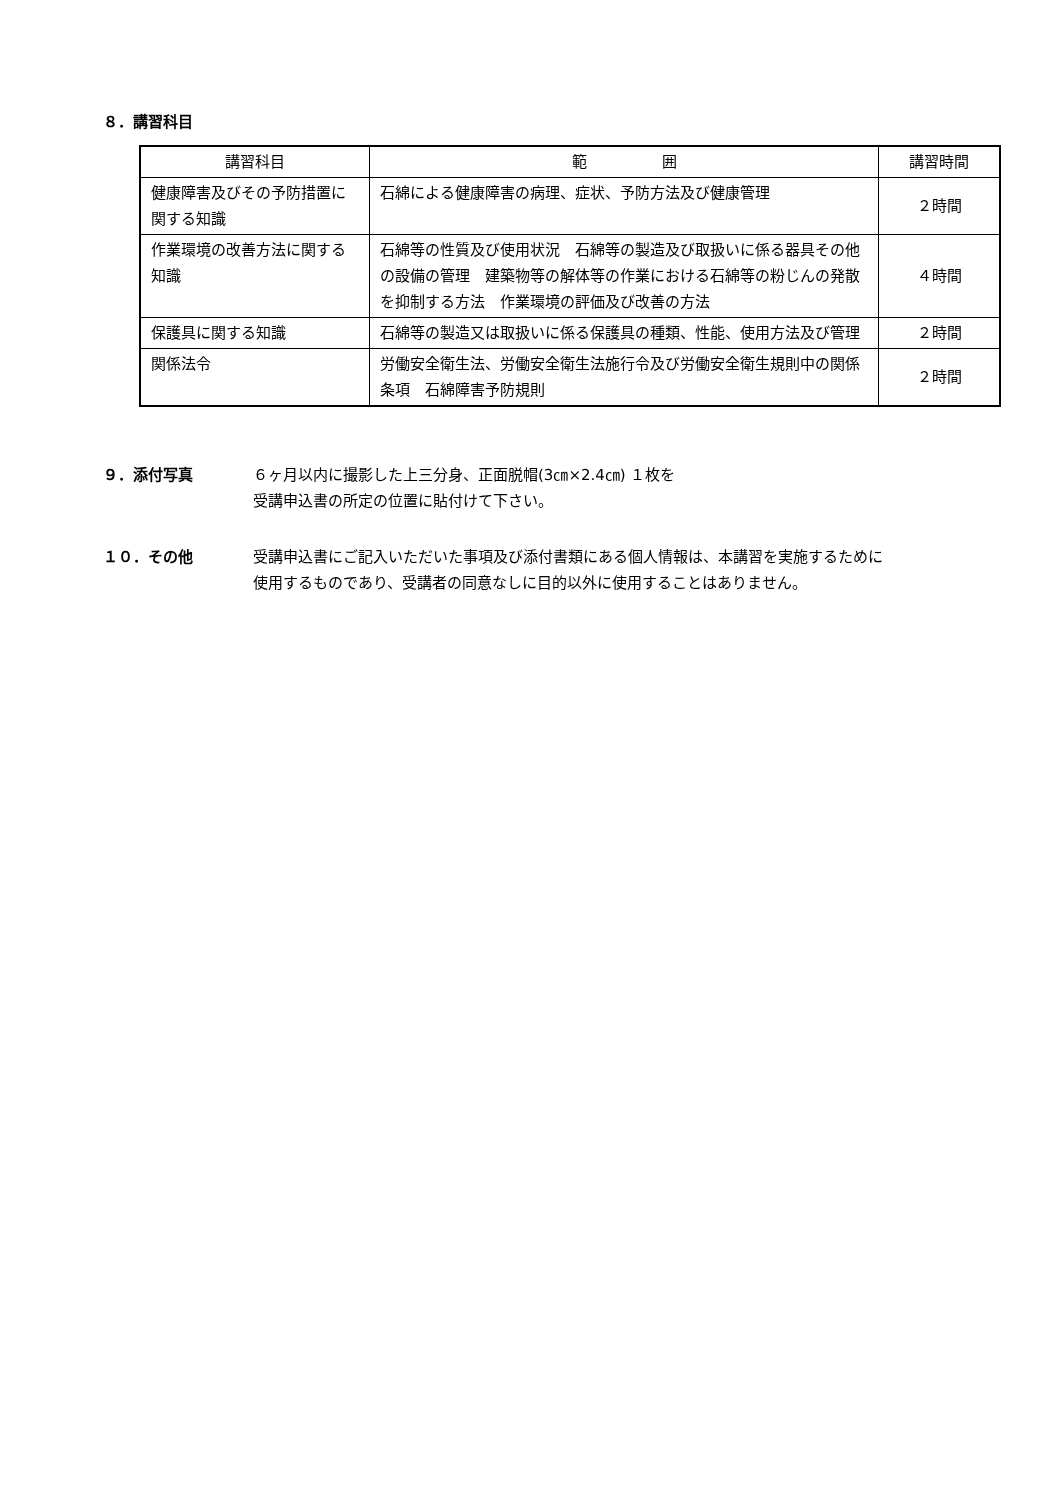８．講習科目
| 講習科目 | 範 囲 | 講習時間 |
| --- | --- | --- |
| 健康障害及びその予防措置に関する知識 | 石綿による健康障害の病理、症状、予防方法及び健康管理 | ２時間 |
| 作業環境の改善方法に関する知識 | 石綿等の性質及び使用状況 石綿等の製造及び取扱いに係る器具その他の設備の管理 建築物等の解体等の作業における石綿等の粉じんの発散を抑制する方法 作業環境の評価及び改善の方法 | ４時間 |
| 保護具に関する知識 | 石綿等の製造又は取扱いに係る保護具の種類、性能、使用方法及び管理 | ２時間 |
| 関係法令 | 労働安全衛生法、労働安全衛生法施行令及び労働安全衛生規則中の関係条項 石綿障害予防規則 | ２時間 |
９．添付写真 ６ヶ月以内に撮影した上三分身、正面脱帽(3㎝×2.4㎝) １枚を
受講申込書の所定の位置に貼付けて下さい。
１０．その他 受講申込書にご記入いただいた事項及び添付書類にある個人情報は、本講習を実施するために
使用するものであり、受講者の同意なしに目的以外に使用することはありません。